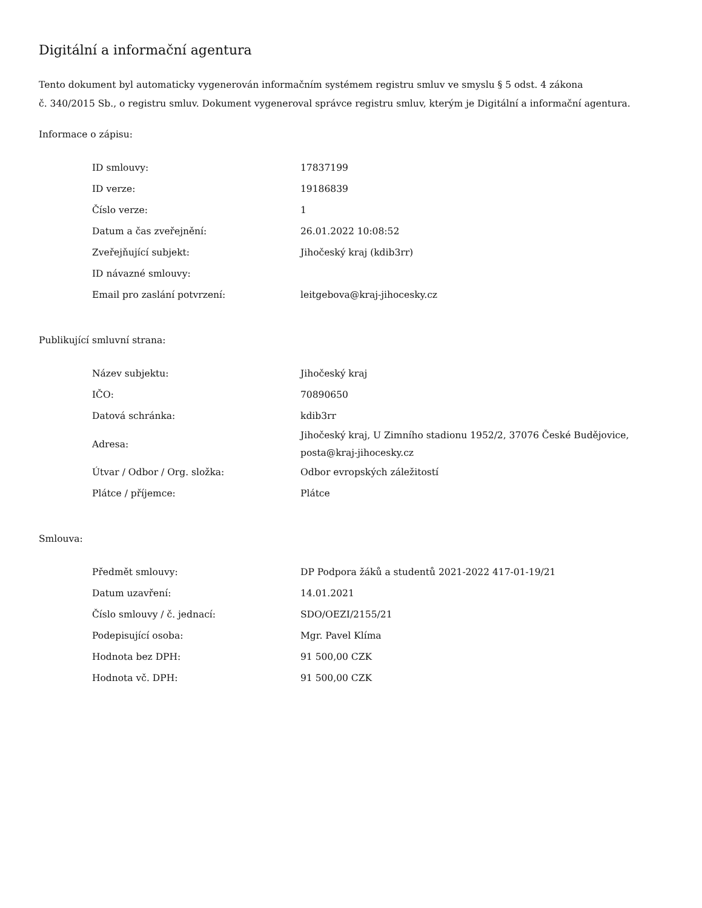Digitální a informační agentura
Tento dokument byl automaticky vygenerován informačním systémem registru smluv ve smyslu § 5 odst. 4 zákona
č. 340/2015 Sb., o registru smluv. Dokument vygeneroval správce registru smluv, kterým je Digitální a informační agentura.
Informace o zápisu:
| ID smlouvy: | 17837199 |
| ID verze: | 19186839 |
| Číslo verze: | 1 |
| Datum a čas zveřejnění: | 26.01.2022 10:08:52 |
| Zveřejňující subjekt: | Jihočeský kraj (kdib3rr) |
| ID návazné smlouvy: | |
| Email pro zaslání potvrzení: | leitgebova@kraj-jihocesky.cz |
Publikující smluvní strana:
| Název subjektu: | Jihočeský kraj |
| IČO: | 70890650 |
| Datová schránka: | kdib3rr |
| Adresa: | Jihočeský kraj, U Zimního stadionu 1952/2, 37076 České Budějovice, posta@kraj-jihocesky.cz |
| Útvar / Odbor / Org. složka: | Odbor evropských záležitostí |
| Plátce / příjemce: | Plátce |
Smlouva:
| Předmět smlouvy: | DP Podpora žáků a studentů 2021-2022 417-01-19/21 |
| Datum uzavření: | 14.01.2021 |
| Číslo smlouvy / č. jednací: | SDO/OEZI/2155/21 |
| Podepisující osoba: | Mgr. Pavel Klíma |
| Hodnota bez DPH: | 91 500,00 CZK |
| Hodnota vč. DPH: | 91 500,00 CZK |